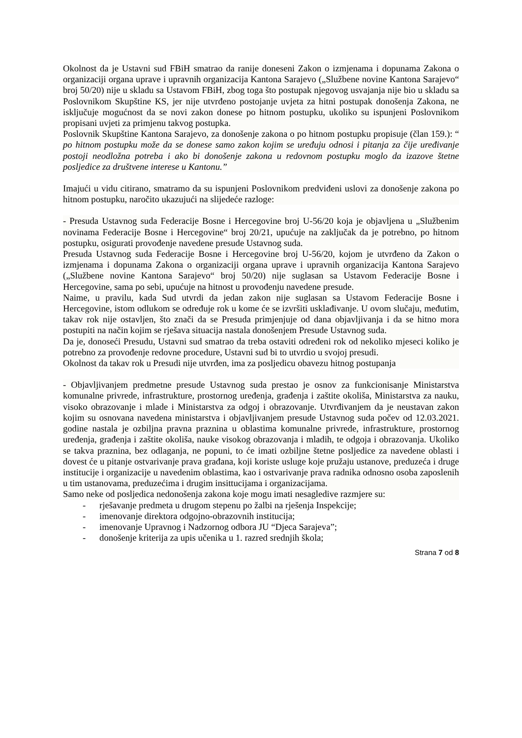Okolnost da je Ustavni sud FBiH smatrao da ranije doneseni Zakon o izmjenama i dopunama Zakona o organizaciji organa uprave i upravnih organizacija Kantona Sarajevo („Službene novine Kantona Sarajevo“ broj 50/20) nije u skladu sa Ustavom FBiH, zbog toga što postupak njegovog usvajanja nije bio u skladu sa Poslovnikom Skupštine KS, jer nije utvrđeno postojanje uvjeta za hitni postupak donošenja Zakona, ne isključuje mogućnost da se novi zakon donese po hitnom postupku, ukoliko su ispunjeni Poslovnikom propisani uvjeti za primjenu takvog postupka.
Poslovnik Skupštine Kantona Sarajevo, za donošenje zakona o po hitnom postupku propisuje (član 159.): “ po hitnom postupku može da se donese samo zakon kojim se uređuju odnosi i pitanja za čije uređivanje postoji neodložna potreba i ako bi donošenje zakona u redovnom postupku moglo da izazove štetne posljedice za društvene interese u Kantonu.”
Imajući u vidu citirano, smatramo da su ispunjeni Poslovnikom predviđeni uslovi za donošenje zakona po hitnom postupku, naročito ukazujući na slijedeće razloge:
- Presuda Ustavnog suda Federacije Bosne i Hercegovine broj U-56/20 koja je objavljena u „Službenim novinama Federacije Bosne i Hercegovine“ broj 20/21, upućuje na zaključak da je potrebno, po hitnom postupku, osigurati provođenje navedene presude Ustavnog suda.
Presuda Ustavnog suda Federacije Bosne i Hercegovine broj U-56/20, kojom je utvrđeno da Zakon o izmjenama i dopunama Zakona o organizaciji organa uprave i upravnih organizacija Kantona Sarajevo („Službene novine Kantona Sarajevo“ broj 50/20) nije suglasan sa Ustavom Federacije Bosne i Hercegovine, sama po sebi, upućuje na hitnost u provođenju navedene presude.
Naime, u pravilu, kada Sud utvrdi da jedan zakon nije suglasan sa Ustavom Federacije Bosne i Hercegovine, istom odlukom se određuje rok u kome će se izvršiti usklađivanje. U ovom slučaju, međutim, takav rok nije ostavljen, što znači da se Presuda primjenjuje od dana objavljivanja i da se hitno mora postupiti na način kojim se rješava situacija nastala donošenjem Presude Ustavnog suda.
Da je, donoseći Presudu, Ustavni sud smatrao da treba ostaviti određeni rok od nekoliko mjeseci koliko je potrebno za provođenje redovne procedure, Ustavni sud bi to utvrdio u svojoj presudi.
Okolnost da takav rok u Presudi nije utvrđen, ima za posljedicu obavezu hitnog postupanja
- Objavljivanjem predmetne presude Ustavnog suda prestao je osnov za funkcionisanje Ministarstva komunalne privrede, infrastrukture, prostornog uređenja, građenja i zaštite okoliša, Ministarstva za nauku, visoko obrazovanje i mlade i Ministarstva za odgoj i obrazovanje. Utvrđivanjem da je neustavan zakon kojim su osnovana navedena ministarstva i objavljivanjem presude Ustavnog suda počev od 12.03.2021. godine nastala je ozbiljna pravna praznina u oblastima komunalne privrede, infrastrukture, prostornog uređenja, građenja i zaštite okoliša, nauke visokog obrazovanja i mladih, te odgoja i obrazovanja. Ukoliko se takva praznina, bez odlaganja, ne popuni, to će imati ozbiljne štetne posljedice za navedene oblasti i dovest će u pitanje ostvarivanje prava građana, koji koriste usluge koje pružaju ustanove, preduzeća i druge institucije i organizacije u navedenim oblastima, kao i ostvarivanje prava radnika odnosno osoba zaposlenih u tim ustanovama, preduzećima i drugim insittucijama i organizacijama.
Samo neke od posljedica nedonošenja zakona koje mogu imati nesagledive razmjere su:
- rješavanje predmeta u drugom stepenu po žalbi na rješenja Inspekcije;
- imenovanje direktora odgojno-obrazovnih institucija;
- imenovanje Upravnog i Nadzornog odbora JU “Djeca Sarajeva”;
- donošenje kriterija za upis učenika u 1. razred srednjih škola;
Strana 7 od 8